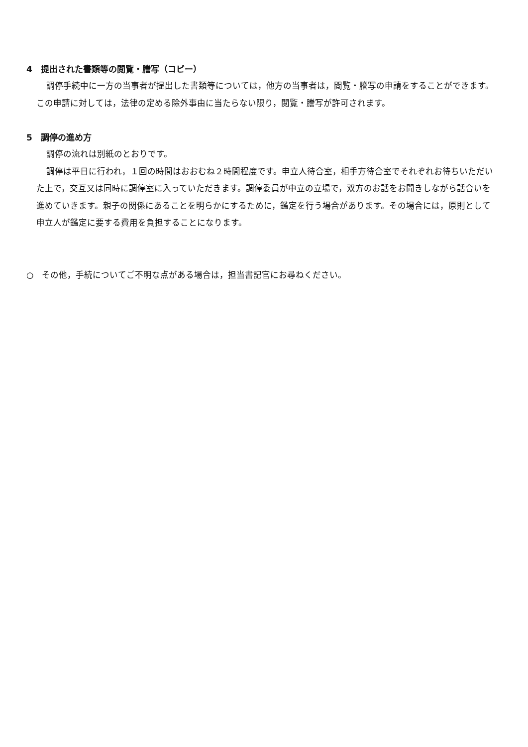4　提出された書類等の閲覧・謄写（コピー）
調停手続中に一方の当事者が提出した書類等については，他方の当事者は，閲覧・謄写の申請をすることができます。この申請に対しては，法律の定める除外事由に当たらない限り，閲覧・謄写が許可されます。
5　調停の進め方
調停の流れは別紙のとおりです。
調停は平日に行われ，１回の時間はおおむね２時間程度です。申立人待合室，相手方待合室でそれぞれお待ちいただいた上で，交互又は同時に調停室に入っていただきます。調停委員が中立の立場で，双方のお話をお聞きしながら話合いを進めていきます。親子の関係にあることを明らかにするために，鑑定を行う場合があります。その場合には，原則として申立人が鑑定に要する費用を負担することになります。
○　その他，手続についてご不明な点がある場合は，担当書記官にお尋ねください。